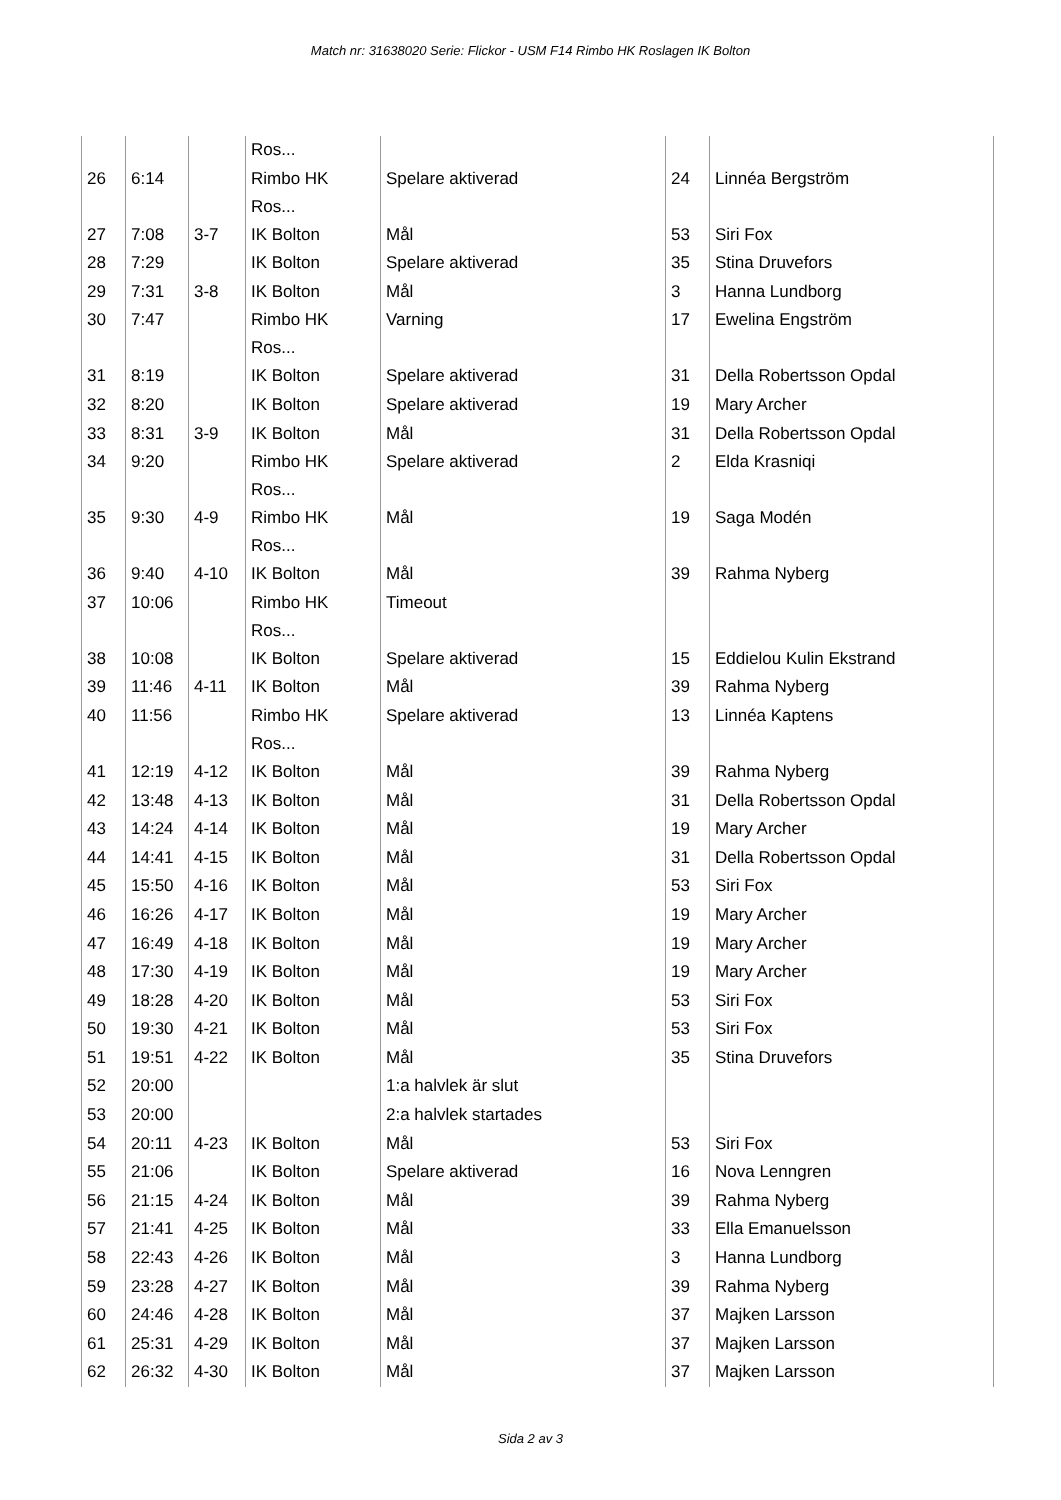Match nr: 31638020 Serie: Flickor - USM F14 Rimbo HK Roslagen IK Bolton
| | | | Ros... | | | |
| 26 | 6:14 | | Rimbo HK Ros... | Spelare aktiverad | 24 | Linnéa Bergström |
| 27 | 7:08 | 3-7 | IK Bolton | Mål | 53 | Siri Fox |
| 28 | 7:29 | | IK Bolton | Spelare aktiverad | 35 | Stina Druvefors |
| 29 | 7:31 | 3-8 | IK Bolton | Mål | 3 | Hanna Lundborg |
| 30 | 7:47 | | Rimbo HK Ros... | Varning | 17 | Ewelina Engström |
| 31 | 8:19 | | IK Bolton | Spelare aktiverad | 31 | Della Robertsson Opdal |
| 32 | 8:20 | | IK Bolton | Spelare aktiverad | 19 | Mary Archer |
| 33 | 8:31 | 3-9 | IK Bolton | Mål | 31 | Della Robertsson Opdal |
| 34 | 9:20 | | Rimbo HK Ros... | Spelare aktiverad | 2 | Elda Krasniqi |
| 35 | 9:30 | 4-9 | Rimbo HK Ros... | Mål | 19 | Saga Modén |
| 36 | 9:40 | 4-10 | IK Bolton | Mål | 39 | Rahma Nyberg |
| 37 | 10:06 | | Rimbo HK Ros... | Timeout | | |
| 38 | 10:08 | | IK Bolton | Spelare aktiverad | 15 | Eddielou Kulin Ekstrand |
| 39 | 11:46 | 4-11 | IK Bolton | Mål | 39 | Rahma Nyberg |
| 40 | 11:56 | | Rimbo HK Ros... | Spelare aktiverad | 13 | Linnéa Kaptens |
| 41 | 12:19 | 4-12 | IK Bolton | Mål | 39 | Rahma Nyberg |
| 42 | 13:48 | 4-13 | IK Bolton | Mål | 31 | Della Robertsson Opdal |
| 43 | 14:24 | 4-14 | IK Bolton | Mål | 19 | Mary Archer |
| 44 | 14:41 | 4-15 | IK Bolton | Mål | 31 | Della Robertsson Opdal |
| 45 | 15:50 | 4-16 | IK Bolton | Mål | 53 | Siri Fox |
| 46 | 16:26 | 4-17 | IK Bolton | Mål | 19 | Mary Archer |
| 47 | 16:49 | 4-18 | IK Bolton | Mål | 19 | Mary Archer |
| 48 | 17:30 | 4-19 | IK Bolton | Mål | 19 | Mary Archer |
| 49 | 18:28 | 4-20 | IK Bolton | Mål | 53 | Siri Fox |
| 50 | 19:30 | 4-21 | IK Bolton | Mål | 53 | Siri Fox |
| 51 | 19:51 | 4-22 | IK Bolton | Mål | 35 | Stina Druvefors |
| 52 | 20:00 | | | 1:a halvlek är slut | | |
| 53 | 20:00 | | | 2:a halvlek startades | | |
| 54 | 20:11 | 4-23 | IK Bolton | Mål | 53 | Siri Fox |
| 55 | 21:06 | | IK Bolton | Spelare aktiverad | 16 | Nova Lenngren |
| 56 | 21:15 | 4-24 | IK Bolton | Mål | 39 | Rahma Nyberg |
| 57 | 21:41 | 4-25 | IK Bolton | Mål | 33 | Ella Emanuelsson |
| 58 | 22:43 | 4-26 | IK Bolton | Mål | 3 | Hanna Lundborg |
| 59 | 23:28 | 4-27 | IK Bolton | Mål | 39 | Rahma Nyberg |
| 60 | 24:46 | 4-28 | IK Bolton | Mål | 37 | Majken Larsson |
| 61 | 25:31 | 4-29 | IK Bolton | Mål | 37 | Majken Larsson |
| 62 | 26:32 | 4-30 | IK Bolton | Mål | 37 | Majken Larsson |
Sida 2 av 3